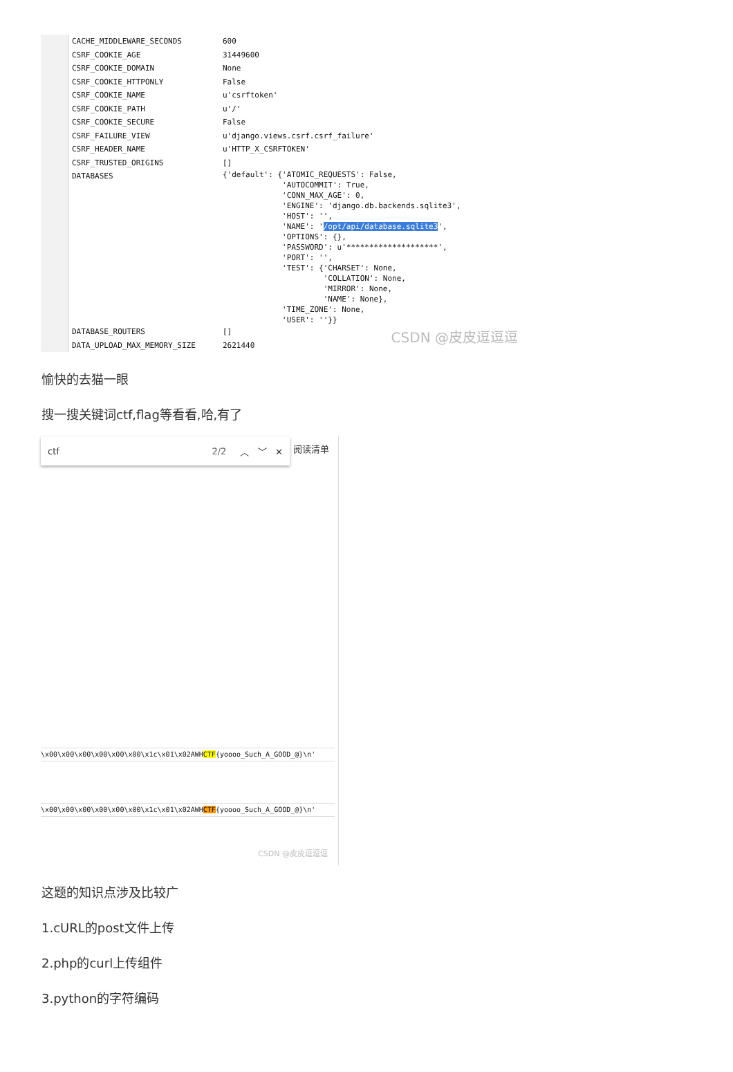| CACHE_MIDDLEWARE_SECONDS | 600 |
| CSRF_COOKIE_AGE | 31449600 |
| CSRF_COOKIE_DOMAIN | None |
| CSRF_COOKIE_HTTPONLY | False |
| CSRF_COOKIE_NAME | u'csrftoken' |
| CSRF_COOKIE_PATH | u'/' |
| CSRF_COOKIE_SECURE | False |
| CSRF_FAILURE_VIEW | u'django.views.csrf.csrf_failure' |
| CSRF_HEADER_NAME | u'HTTP_X_CSRFTOKEN' |
| CSRF_TRUSTED_ORIGINS | [] |
| DATABASES | {'default': {'ATOMIC_REQUESTS': False, 'AUTOCOMMIT': True, 'CONN_MAX_AGE': 0, 'ENGINE': 'django.db.backends.sqlite3', 'HOST': '', 'NAME': ' /opt/api/database.sqlite3 ', 'OPTIONS': {}, 'PASSWORD': u'********************', 'PORT': '', 'TEST': {'CHARSET': None, 'COLLATION': None, 'MIRROR': None, 'NAME': None}, 'TIME_ZONE': None, 'USER': ''}} |
| DATABASE_ROUTERS | [] |
| DATA_UPLOAD_MAX_MEMORY_SIZE | 2621440 |
CSDN @皮皮逗逗逗
愉快的去猫一眼
搜一搜关键词ctf,flag等看看,哈,有了
ctf 2/2 ︿ ﹀ ✕
阅读清单
\x00\x00\x00\x00\x00\x00\x1c\x01\x02AWHCTF{yoooo_Such_A_GOOD_@}\n'
\x00\x00\x00\x00\x00\x00\x1c\x01\x02AWHCTF{yoooo_Such_A_GOOD_@}\n'
CSDN @皮皮逗逗逗
这题的知识点涉及比较广
1.cURL的post文件上传
2.php的curl上传组件
3.python的字符编码